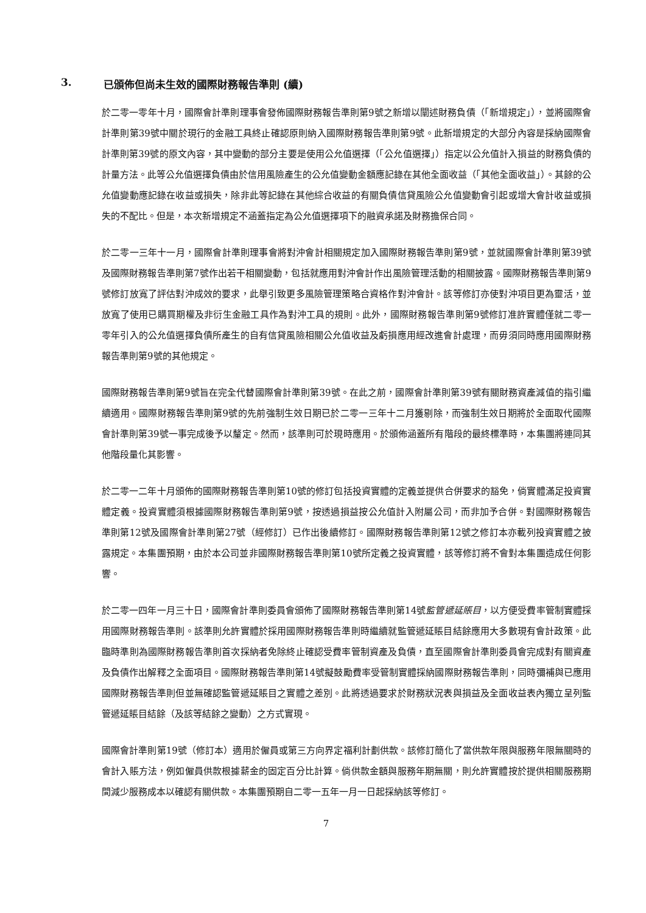3. 已頒佈但尚未生效的國際財務報告準則 (續)
於二零一零年十月，國際會計準則理事會發佈國際財務報告準則第9號之新增以闡述財務負債（「新增規定」），並將國際會計準則第39號中關於現行的金融工具終止確認原則納入國際財務報告準則第9號。此新增規定的大部分內容是採納國際會計準則第39號的原文內容，其中變動的部分主要是使用公允值選擇（「公允值選擇」）指定以公允值計入損益的財務負債的計量方法。此等公允值選擇負債由於信用風險產生的公允值變動金額應記錄在其他全面收益（「其他全面收益」）。其餘的公允值變動應記錄在收益或損失，除非此等記錄在其他綜合收益的有關負債信貸風險公允值變動會引起或增大會計收益或損失的不配比。但是，本次新增規定不涵蓋指定為公允值選擇項下的融資承諾及財務擔保合同。
於二零一三年十一月，國際會計準則理事會將對沖會計相關規定加入國際財務報告準則第9號，並就國際會計準則第39號及國際財務報告準則第7號作出若干相關變動，包括就應用對沖會計作出風險管理活動的相關披露。國際財務報告準則第9號修訂放寬了評估對沖成效的要求，此舉引致更多風險管理策略合資格作對沖會計。該等修訂亦使對沖項目更為靈活，並放寬了使用已購買期權及非衍生金融工具作為對沖工具的規則。此外，國際財務報告準則第9號修訂准許實體僅就二零一零年引入的公允值選擇負債所產生的自有信貸風險相關公允值收益及虧損應用經改進會計處理，而毋須同時應用國際財務報告準則第9號的其他規定。
國際財務報告準則第9號旨在完全代替國際會計準則第39號。在此之前，國際會計準則第39號有關財務資產減值的指引繼續適用。國際財務報告準則第9號的先前強制生效日期已於二零一三年十二月獲剔除，而強制生效日期將於全面取代國際會計準則第39號一事完成後予以釐定。然而，該準則可於現時應用。於頒佈涵蓋所有階段的最終標準時，本集團將連同其他階段量化其影響。
於二零一二年十月頒佈的國際財務報告準則第10號的修訂包括投資實體的定義並提供合併要求的豁免，倘實體滿足投資實體定義。投資實體須根據國際財務報告準則第9號，按透過損益按公允值計入附屬公司，而非加予合併。對國際財務報告準則第12號及國際會計準則第27號（經修訂）已作出後續修訂。國際財務報告準則第12號之修訂本亦載列投資實體之披露規定。本集團預期，由於本公司並非國際財務報告準則第10號所定義之投資實體，該等修訂將不會對本集團造成任何影響。
於二零一四年一月三十日，國際會計準則委員會頒佈了國際財務報告準則第14號監管遞延賬目，以方便受費率管制實體採用國際財務報告準則。該準則允許實體於採用國際財務報告準則時繼續就監管遞延賬目結餘應用大多數現有會計政策。此臨時準則為國際財務報告準則首次採納者免除終止確認受費率管制資產及負債，直至國際會計準則委員會完成對有關資產及負債作出解釋之全面項目。國際財務報告準則第14號擬鼓勵費率受管制實體採納國際財務報告準則，同時彌補與已應用國際財務報告準則但並無確認監管遞延賬目之實體之差別。此將透過要求於財務狀況表與損益及全面收益表內獨立呈列監管遞延賬目結餘（及該等結餘之變動）之方式實現。
國際會計準則第19號（修訂本）適用於僱員或第三方向界定福利計劃供款。該修訂簡化了當供款年限與服務年限無關時的會計入賬方法，例如僱員供款根據薪金的固定百分比計算。倘供款金額與服務年期無關，則允許實體按於提供相關服務期間減少服務成本以確認有關供款。本集團預期自二零一五年一月一日起採納該等修訂。
7